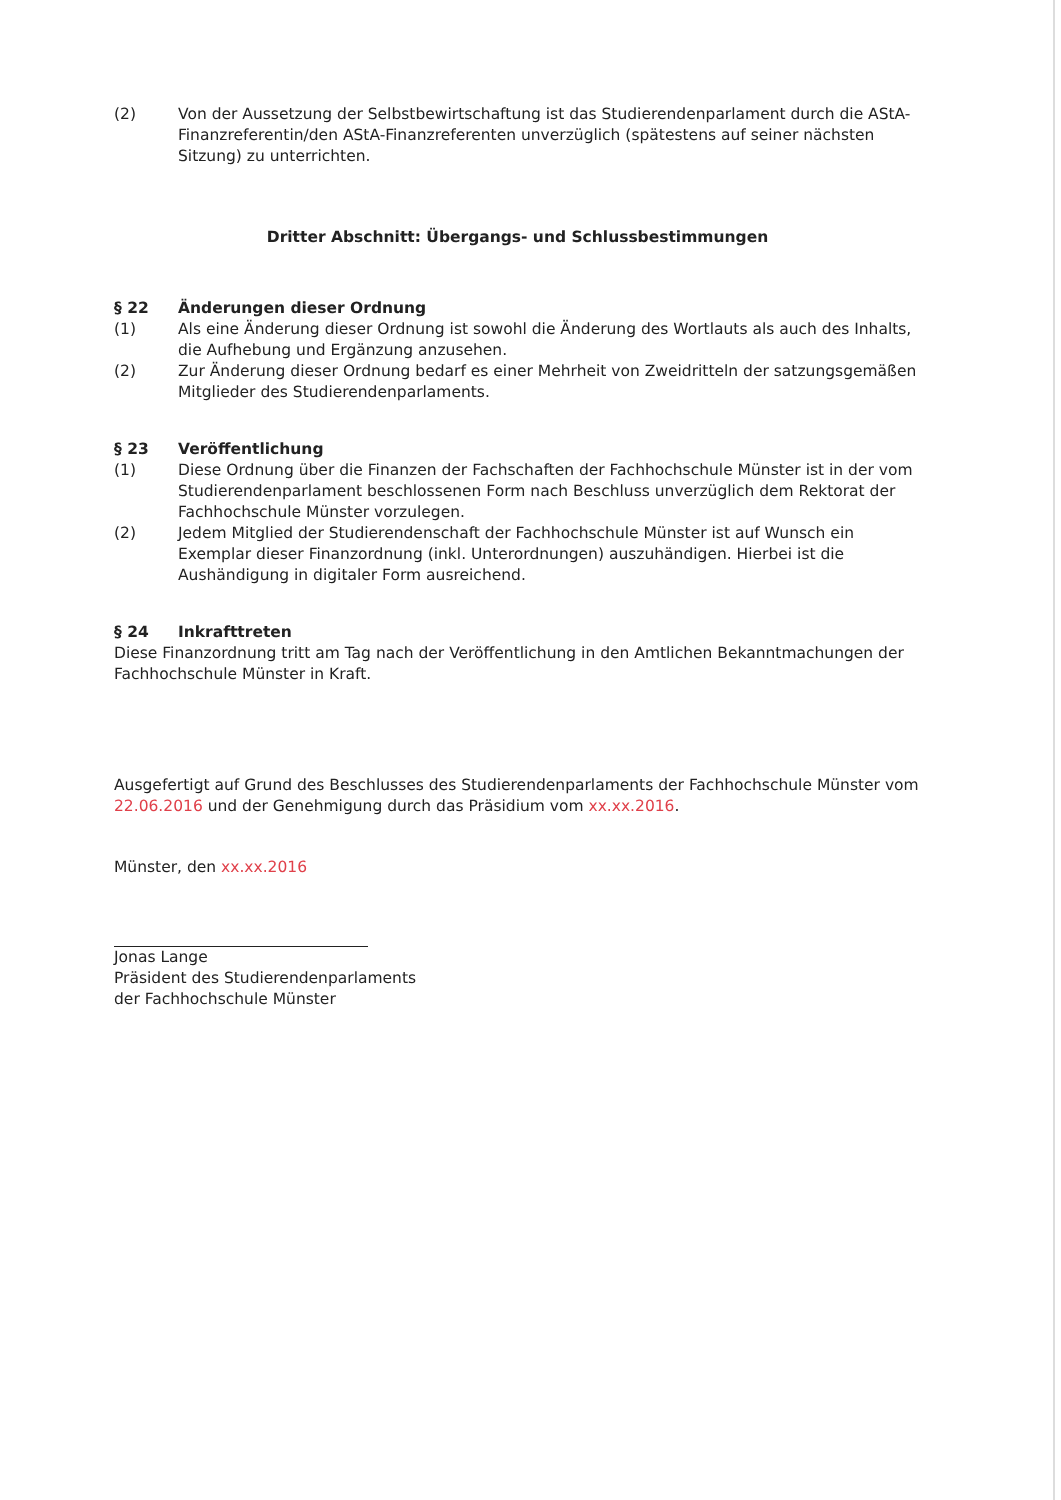(2) Von der Aussetzung der Selbstbewirtschaftung ist das Studierendenparlament durch die AStA-Finanzreferentin/den AStA-Finanzreferenten unverzüglich (spätestens auf seiner nächsten Sitzung) zu unterrichten.
Dritter Abschnitt: Übergangs- und Schlussbestimmungen
§ 22 Änderungen dieser Ordnung
(1) Als eine Änderung dieser Ordnung ist sowohl die Änderung des Wortlauts als auch des Inhalts, die Aufhebung und Ergänzung anzusehen.
(2) Zur Änderung dieser Ordnung bedarf es einer Mehrheit von Zweidritteln der satzungsgemäßen Mitglieder des Studierendenparlaments.
§ 23 Veröffentlichung
(1) Diese Ordnung über die Finanzen der Fachschaften der Fachhochschule Münster ist in der vom Studierendenparlament beschlossenen Form nach Beschluss unverzüglich dem Rektorat der Fachhochschule Münster vorzulegen.
(2) Jedem Mitglied der Studierendenschaft der Fachhochschule Münster ist auf Wunsch ein Exemplar dieser Finanzordnung (inkl. Unterordnungen) auszuhändigen. Hierbei ist die Aushändigung in digitaler Form ausreichend.
§ 24 Inkrafttreten
Diese Finanzordnung tritt am Tag nach der Veröffentlichung in den Amtlichen Bekanntmachungen der Fachhochschule Münster in Kraft.
Ausgefertigt auf Grund des Beschlusses des Studierendenparlaments der Fachhochschule Münster vom 22.06.2016 und der Genehmigung durch das Präsidium vom xx.xx.2016.
Münster, den xx.xx.2016
Jonas Lange
Präsident des Studierendenparlaments
der Fachhochschule Münster